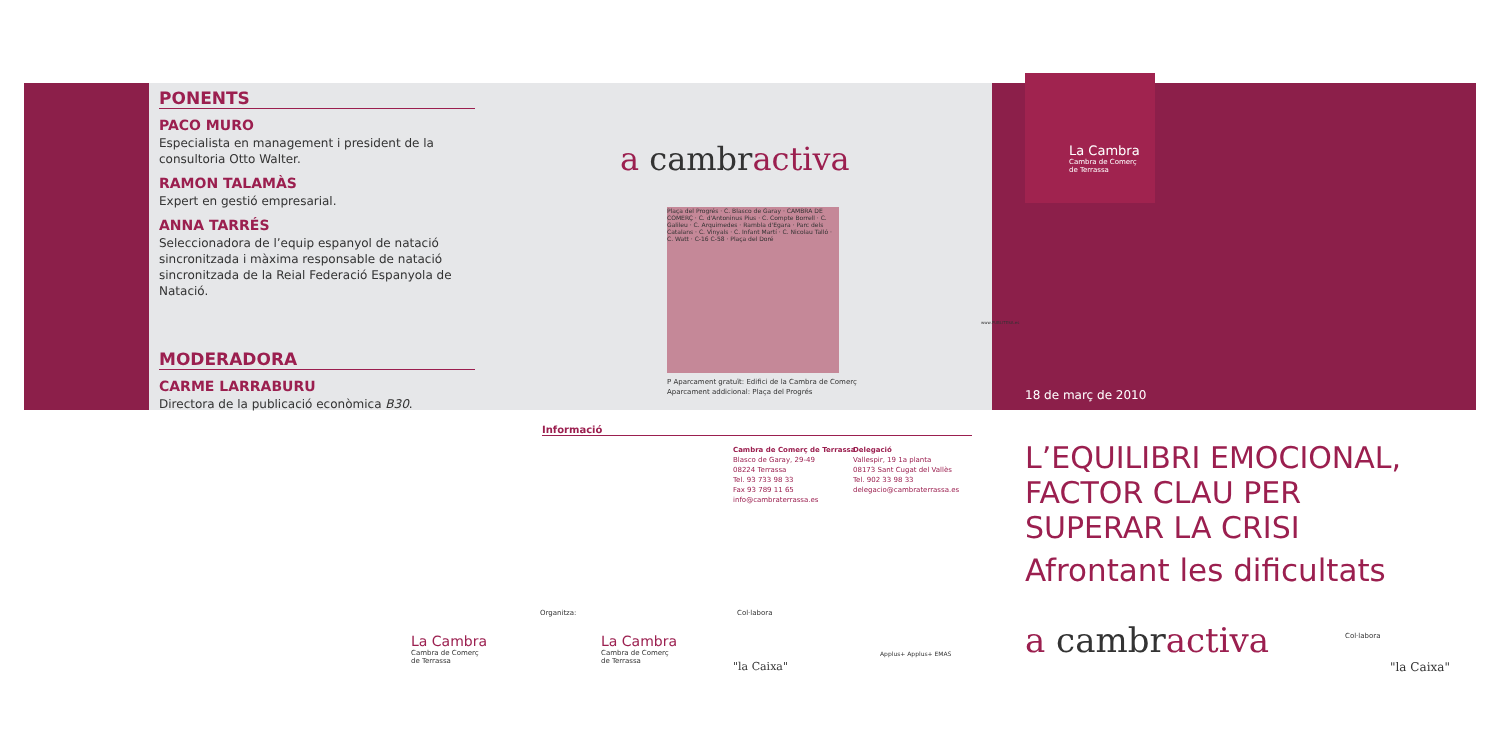PONENTS
PACO MURO
Especialista en management i president de la consultoria Otto Walter.
RAMON TALAMÀS
Expert en gestió empresarial.
ANNA TARRÉS
Seleccionadora de l’equip espanyol de natació sincronitzada i màxima responsable de natació sincronitzada de la Reial Federació Espanyola de Natació.
MODERADORA
CARME LARRABURU
Directora de la publicació econòmica B30.
a cambractiva
Plaça del Progrés · C. Blasco de Garay · CAMBRA DE COMERÇ · C. d'Antoninus Pius · C. Compte Borrell · C. Galileu · C. Arquimedes · Rambla d'Egara · Parc dels Catalans · C. Vinyals · C. Infant Martí · C. Nicolau Talló · C. Watt · C-16 C-58 · Plaça del Doré
P Aparcament gratuït: Edifici de la Cambra de Comerç
Aparcament addicional: Plaça del Progrés
www.PUBLITESA.es
La Cambra
Cambra de Comerç
de Terrassa
18 de març de 2010
Informació
Cambra de Comerç de Terrassa
Blasco de Garay, 29-49
08224 Terrassa
Tel. 93 733 98 33
Fax 93 789 11 65
info@cambraterrassa.es
Delegació
Vallespir, 19 1a planta
08173 Sant Cugat del Vallès
Tel. 902 33 98 33
delegacio@cambraterrassa.es
L’EQUILIBRI EMOCIONAL,
FACTOR CLAU PER
SUPERAR LA CRISI
Afrontant les dificultats
Organitza: Col·labora
La Cambra
Cambra de Comerç
de Terrassa
La Cambra
Cambra de Comerç
de Terrassa
"la Caixa"
Applus+ Applus+ EMAS a cambractiva Col·labora
"la Caixa"